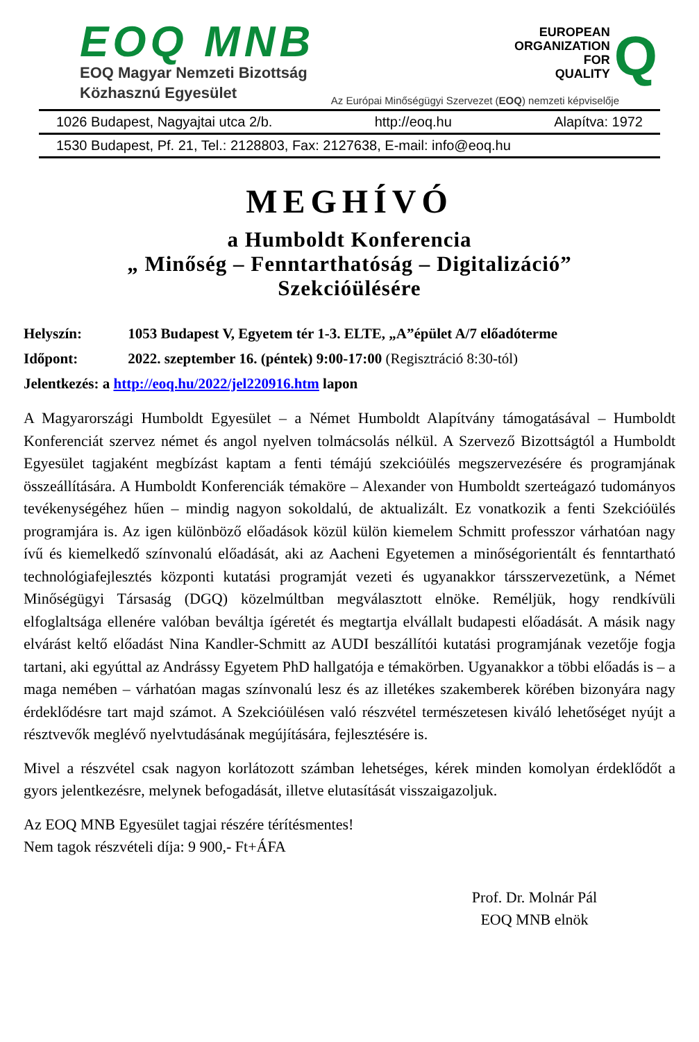EOQ MNB
EOQ Magyar Nemzeti Bizottság
Közhasznú Egyesület
EUROPEAN
ORGANIZATION
FOR
QUALITY
Q
Az Európai Minőségügyi Szervezet (EOQ) nemzeti képviselője
1026 Budapest, Nagyajtai utca 2/b. http://eoq.hu Alapítva: 1972
1530 Budapest, Pf. 21, Tel.: 2128803, Fax: 2127638, E-mail: info@eoq.hu
MEGHÍVÓ
a Humboldt Konferencia
„ Minőség – Fenntarthatóság – Digitalizáció”
Szekcióülésére
Helyszín: 1053 Budapest V, Egyetem tér 1-3. ELTE, „A”épület A/7 előadóterme
Időpont: 2022. szeptember 16. (péntek) 9:00-17:00 (Regisztráció 8:30-tól)
Jelentkezés: a http://eoq.hu/2022/jel220916.htm lapon
A Magyarországi Humboldt Egyesület – a Német Humboldt Alapítvány támogatásával – Humboldt Konferenciát szervez német és angol nyelven tolmácsolás nélkül. A Szervező Bizottságtól a Humboldt Egyesület tagjaként megbízást kaptam a fenti témájú szekcióülés megszervezésére és programjának összeállítására. A Humboldt Konferenciák témaköre – Alexander von Humboldt szerteágazó tudományos tevékenységéhez hűen – mindig nagyon sokoldalú, de aktualizált. Ez vonatkozik a fenti Szekcióülés programjára is. Az igen különböző előadások közül külön kiemelem Schmitt professzor várhatóan nagy ívű és kiemelkedő színvonalú előadását, aki az Aacheni Egyetemen a minőségorientált és fenntartható technológiafejlesztés központi kutatási programját vezeti és ugyanakkor társszervezetünk, a Német Minőségügyi Társaság (DGQ) közelmúltban megválasztott elnöke. Reméljük, hogy rendkívüli elfoglaltsága ellenére valóban beváltja ígéretét és megtartja elvállalt budapesti előadását. A másik nagy elvárást keltő előadást Nina Kandler-Schmitt az AUDI beszállítói kutatási programjának vezetője fogja tartani, aki egyúttal az Andrássy Egyetem PhD hallgatója e témakörben. Ugyanakkor a többi előadás is – a maga nemében – várhatóan magas színvonalú lesz és az illetékes szakemberek körében bizonyára nagy érdeklődésre tart majd számot. A Szekcióülésen való részvétel természetesen kiváló lehetőséget nyújt a résztvevők meglévő nyelvtudásának megújítására, fejlesztésére is.
Mivel a részvétel csak nagyon korlátozott számban lehetséges, kérek minden komolyan érdeklődőt a gyors jelentkezésre, melynek befogadását, illetve elutasítását visszaigazoljuk.
Az EOQ MNB Egyesület tagjai részére térítésmentes!
Nem tagok részvételi díja: 9 900,- Ft+ÁFA
Prof. Dr. Molnár Pál
EOQ MNB elnök